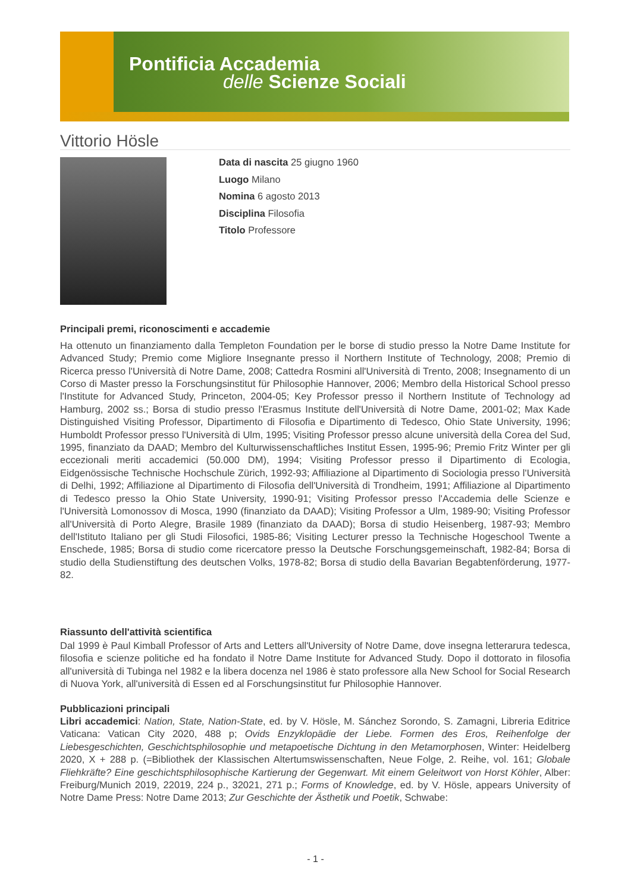Pontificia Accademia
delle Scienze Sociali
Vittorio Hösle
Data di nascita 25 giugno 1960
Luogo Milano
Nomina 6 agosto 2013
Disciplina Filosofia
Titolo Professore
Principali premi, riconoscimenti e accademie
Ha ottenuto un finanziamento dalla Templeton Foundation per le borse di studio presso la Notre Dame Institute for Advanced Study; Premio come Migliore Insegnante presso il Northern Institute of Technology, 2008; Premio di Ricerca presso l'Università di Notre Dame, 2008; Cattedra Rosmini all'Università di Trento, 2008; Insegnamento di un Corso di Master presso la Forschungsinstitut für Philosophie Hannover, 2006; Membro della Historical School presso l'Institute for Advanced Study, Princeton, 2004-05; Key Professor presso il Northern Institute of Technology ad Hamburg, 2002 ss.; Borsa di studio presso l'Erasmus Institute dell'Università di Notre Dame, 2001-02; Max Kade Distinguished Visiting Professor, Dipartimento di Filosofia e Dipartimento di Tedesco, Ohio State University, 1996; Humboldt Professor presso l'Università di Ulm, 1995; Visiting Professor presso alcune università della Corea del Sud, 1995, finanziato da DAAD; Membro del Kulturwissenschaftliches Institut Essen, 1995-96; Premio Fritz Winter per gli eccezionali meriti accademici (50.000 DM), 1994; Visiting Professor presso il Dipartimento di Ecologia, Eidgenössische Technische Hochschule Zürich, 1992-93; Affiliazione al Dipartimento di Sociologia presso l'Università di Delhi, 1992; Affiliazione al Dipartimento di Filosofia dell'Università di Trondheim, 1991; Affiliazione al Dipartimento di Tedesco presso la Ohio State University, 1990-91; Visiting Professor presso l'Accademia delle Scienze e l'Università Lomonossov di Mosca, 1990 (finanziato da DAAD); Visiting Professor a Ulm, 1989-90; Visiting Professor all'Università di Porto Alegre, Brasile 1989 (finanziato da DAAD); Borsa di studio Heisenberg, 1987-93; Membro dell'Istituto Italiano per gli Studi Filosofici, 1985-86; Visiting Lecturer presso la Technische Hogeschool Twente a Enschede, 1985; Borsa di studio come ricercatore presso la Deutsche Forschungsgemeinschaft, 1982-84; Borsa di studio della Studienstiftung des deutschen Volks, 1978-82; Borsa di studio della Bavarian Begabtenförderung, 1977-82.
Riassunto dell'attività scientifica
Dal 1999 è Paul Kimball Professor of Arts and Letters all'University of Notre Dame, dove insegna letterarura tedesca, filosofia e scienze politiche ed ha fondato il Notre Dame Institute for Advanced Study. Dopo il dottorato in filosofia all'università di Tubinga nel 1982 e la libera docenza nel 1986 è stato professore alla New School for Social Research di Nuova York, all'università di Essen ed al Forschungsinstitut fur Philosophie Hannover.
Pubblicazioni principali
Libri accademici: Nation, State, Nation-State, ed. by V. Hösle, M. Sánchez Sorondo, S. Zamagni, Libreria Editrice Vaticana: Vatican City 2020, 488 p; Ovids Enzyklopädie der Liebe. Formen des Eros, Reihenfolge der Liebesgeschichten, Geschichtsphilosophie und metapoetische Dichtung in den Metamorphosen, Winter: Heidelberg 2020, X + 288 p. (=Bibliothek der Klassischen Altertumswissenschaften, Neue Folge, 2. Reihe, vol. 161; Globale Fliehkräfte? Eine geschichtsphilosophische Kartierung der Gegenwart. Mit einem Geleitwort von Horst Köhler, Alber: Freiburg/Munich 2019, 22019, 224 p., 32021, 271 p.; Forms of Knowledge, ed. by V. Hösle, appears University of Notre Dame Press: Notre Dame 2013; Zur Geschichte der Ästhetik und Poetik, Schwabe:
- 1 -